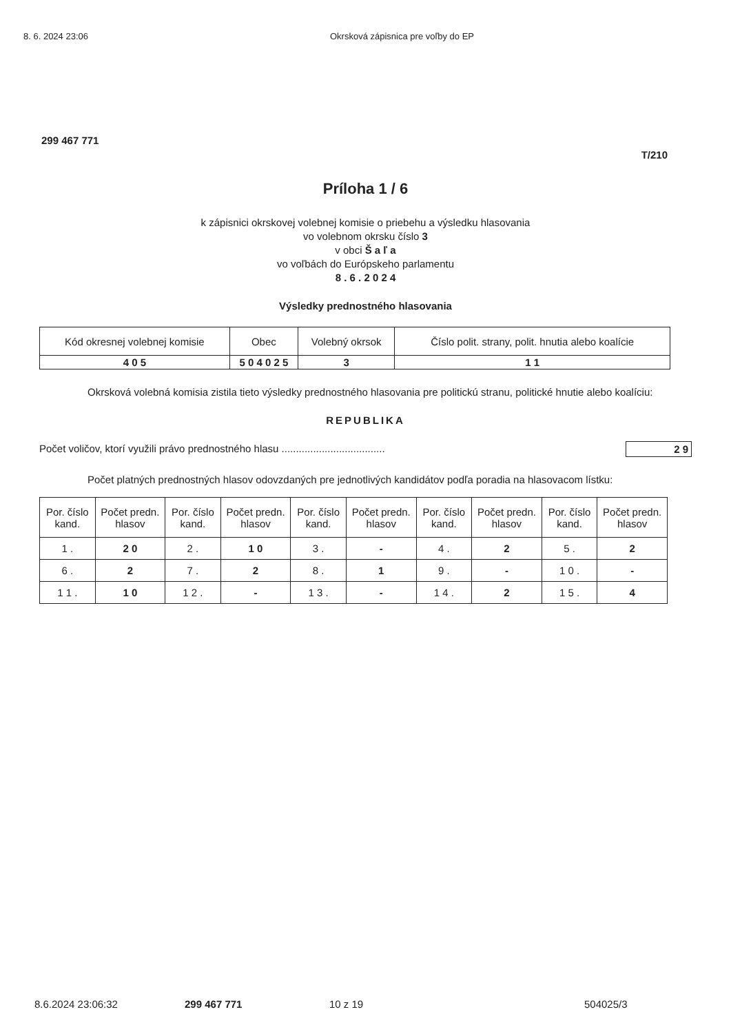8. 6. 2024 23:06 Okrsková zápisnica pre voľby do EP
299 467 771
T/210
Príloha 1 / 6
k zápisnici okrskovej volebnej komisie o priebehu a výsledku hlasovania
vo volebnom okrsku číslo 3
v obci Š a ľ a
vo voľbách do Európskeho parlamentu
8 . 6 . 2 0 2 4
Výsledky prednostného hlasovania
| Kód okresnej volebnej komisie | Obec | Volebný okrsok | Číslo polit. strany, polit. hnutia alebo koalície |
| --- | --- | --- | --- |
| 4 0 5 | 5 0 4 0 2 5 | 3 | 1 1 |
Okrsková volebná komisia zistila tieto výsledky prednostného hlasovania pre politickú stranu, politické hnutie alebo koalíciu:
REPUBLIKA
Počet voličov, ktorí využili právo prednostného hlasu .................................... 2 9
Počet platných prednostných hlasov odovzdaných pre jednotlivých kandidátov podľa poradia na hlasovacom lístku:
| Por. číslo kand. | Počet predn. hlasov | Por. číslo kand. | Počet predn. hlasov | Por. číslo kand. | Počet predn. hlasov | Por. číslo kand. | Počet predn. hlasov | Por. číslo kand. | Počet predn. hlasov |
| --- | --- | --- | --- | --- | --- | --- | --- | --- | --- |
| 1 . | 2 0 | 2 . | 1 0 | 3 . | - | 4 . | 2 | 5 . | 2 |
| 6 . | 2 | 7 . | 2 | 8 . | 1 | 9 . | - | 1 0 . | - |
| 1 1 . | 1 0 | 1 2 . | - | 1 3 . | - | 1 4 . | 2 | 1 5 . | 4 |
8.6.2024 23:06:32 299 467 771 10 z 19 504025/3